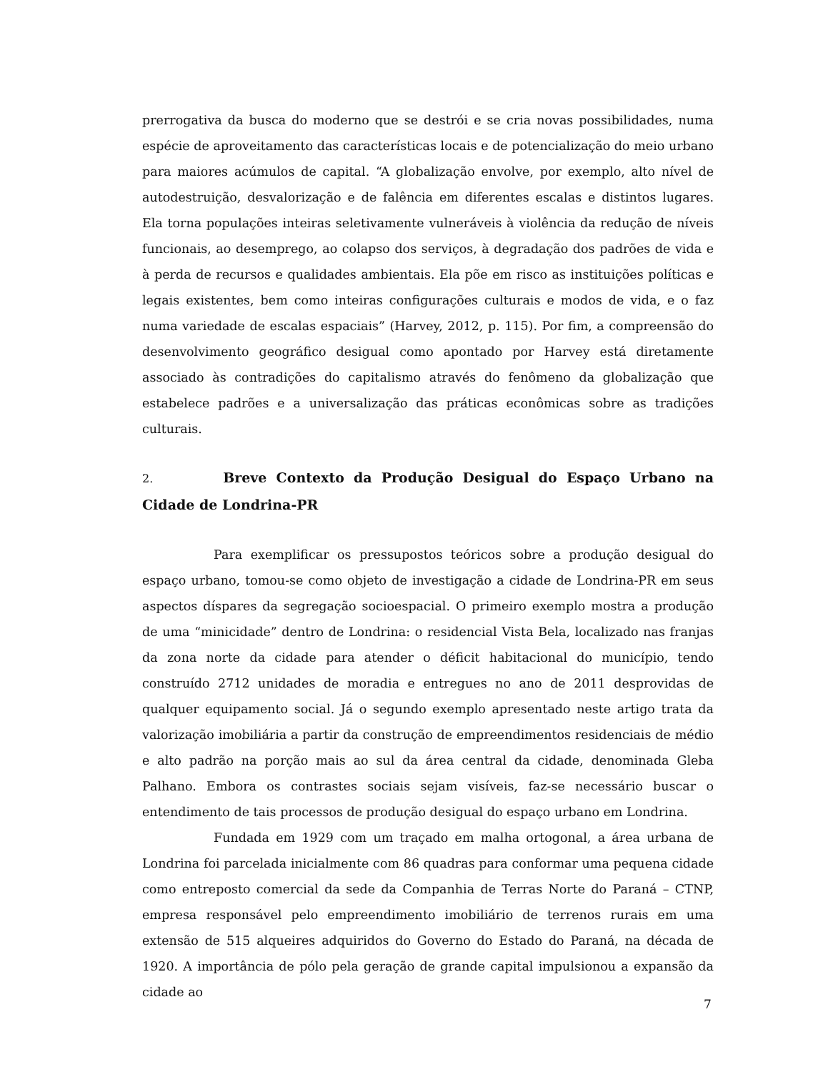prerrogativa da busca do moderno que se destrói e se cria novas possibilidades, numa espécie de aproveitamento das características locais e de potencialização do meio urbano para maiores acúmulos de capital. “A globalização envolve, por exemplo, alto nível de autodestruição, desvalorização e de falência em diferentes escalas e distintos lugares. Ela torna populações inteiras seletivamente vulneráveis à violência da redução de níveis funcionais, ao desemprego, ao colapso dos serviços, à degradação dos padrões de vida e à perda de recursos e qualidades ambientais. Ela põe em risco as instituições políticas e legais existentes, bem como inteiras configurações culturais e modos de vida, e o faz numa variedade de escalas espaciais” (Harvey, 2012, p. 115). Por fim, a compreensão do desenvolvimento geográfico desigual como apontado por Harvey está diretamente associado às contradições do capitalismo através do fenômeno da globalização que estabelece padrões e a universalização das práticas econômicas sobre as tradições culturais.
2. Breve Contexto da Produção Desigual do Espaço Urbano na Cidade de Londrina-PR
Para exemplificar os pressupostos teóricos sobre a produção desigual do espaço urbano, tomou-se como objeto de investigação a cidade de Londrina-PR em seus aspectos díspares da segregação socioespacial. O primeiro exemplo mostra a produção de uma “minicidade” dentro de Londrina: o residencial Vista Bela, localizado nas franjas da zona norte da cidade para atender o déficit habitacional do município, tendo construído 2712 unidades de moradia e entregues no ano de 2011 desprovidas de qualquer equipamento social. Já o segundo exemplo apresentado neste artigo trata da valorização imobiliária a partir da construção de empreendimentos residenciais de médio e alto padrão na porção mais ao sul da área central da cidade, denominada Gleba Palhano. Embora os contrastes sociais sejam visíveis, faz-se necessário buscar o entendimento de tais processos de produção desigual do espaço urbano em Londrina.
Fundada em 1929 com um traçado em malha ortogonal, a área urbana de Londrina foi parcelada inicialmente com 86 quadras para conformar uma pequena cidade como entreposto comercial da sede da Companhia de Terras Norte do Paraná – CTNP, empresa responsável pelo empreendimento imobiliário de terrenos rurais em uma extensão de 515 alqueires adquiridos do Governo do Estado do Paraná, na década de 1920. A importância de pólo pela geração de grande capital impulsionou a expansão da cidade ao
7